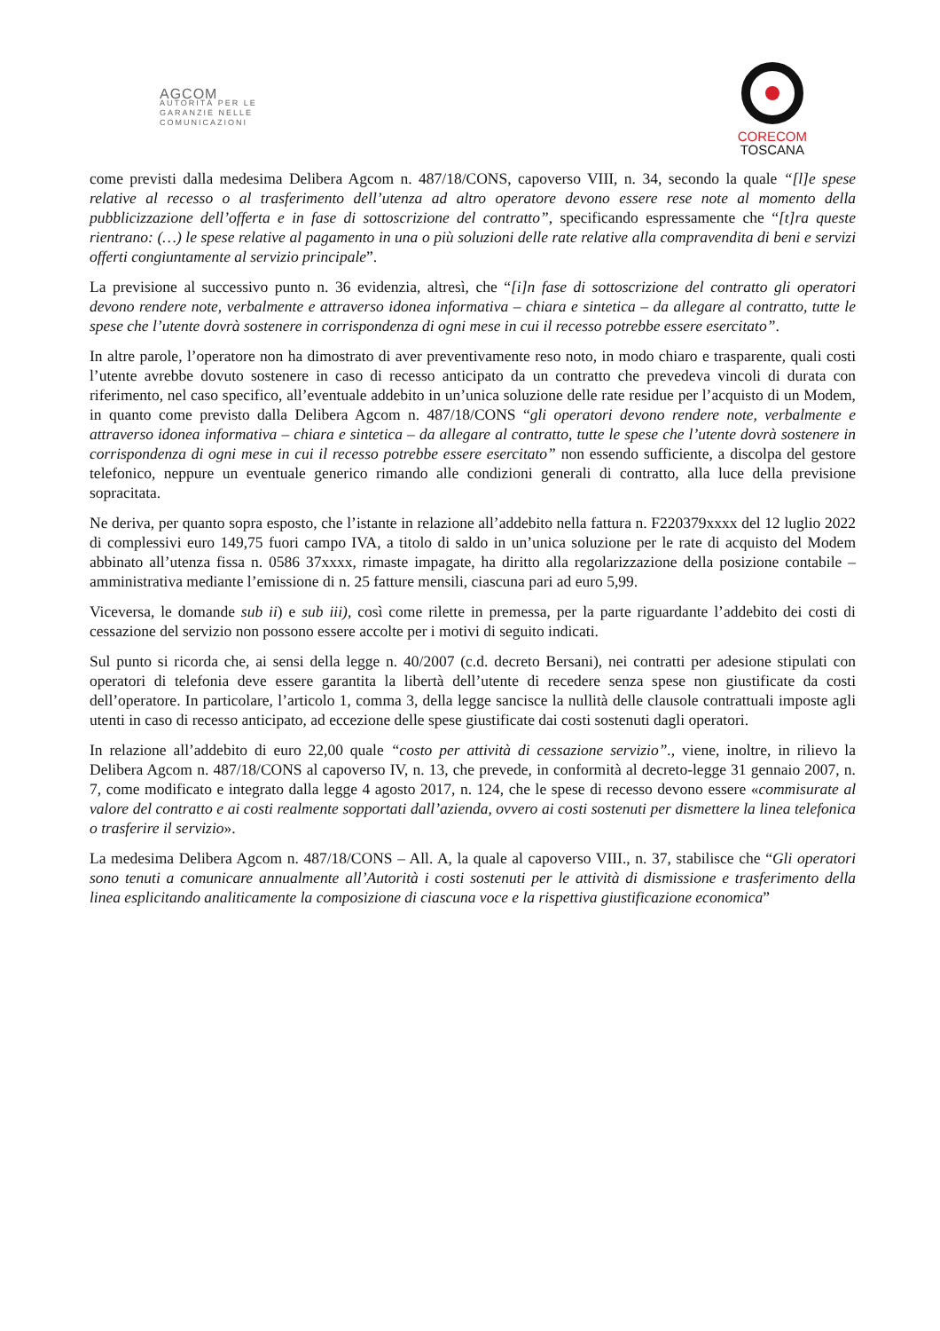AGCOM
AUTORITÀ PER LE
GARANZIE NELLE
COMUNICAZIONI
CORECOM
TOSCANA
come previsti dalla medesima Delibera Agcom n. 487/18/CONS, capoverso VIII, n. 34, secondo la quale “[l]e spese relative al recesso o al trasferimento dell’utenza ad altro operatore devono essere rese note al momento della pubblicizzazione dell’offerta e in fase di sottoscrizione del contratto”, specificando espressamente che “[t]ra queste rientrano: (…) le spese relative al pagamento in una o più soluzioni delle rate relative alla compravendita di beni e servizi offerti congiuntamente al servizio principale”.
La previsione al successivo punto n. 36 evidenzia, altresì, che “[i]n fase di sottoscrizione del contratto gli operatori devono rendere note, verbalmente e attraverso idonea informativa – chiara e sintetica – da allegare al contratto, tutte le spese che l’utente dovrà sostenere in corrispondenza di ogni mese in cui il recesso potrebbe essere esercitato”.
In altre parole, l’operatore non ha dimostrato di aver preventivamente reso noto, in modo chiaro e trasparente, quali costi l’utente avrebbe dovuto sostenere in caso di recesso anticipato da un contratto che prevedeva vincoli di durata con riferimento, nel caso specifico, all’eventuale addebito in un’unica soluzione delle rate residue per l’acquisto di un Modem, in quanto come previsto dalla Delibera Agcom n. 487/18/CONS “gli operatori devono rendere note, verbalmente e attraverso idonea informativa – chiara e sintetica – da allegare al contratto, tutte le spese che l’utente dovrà sostenere in corrispondenza di ogni mese in cui il recesso potrebbe essere esercitato” non essendo sufficiente, a discolpa del gestore telefonico, neppure un eventuale generico rimando alle condizioni generali di contratto, alla luce della previsione sopracitata.
Ne deriva, per quanto sopra esposto, che l’istante in relazione all’addebito nella fattura n. F220379xxxx del 12 luglio 2022 di complessivi euro 149,75 fuori campo IVA, a titolo di saldo in un’unica soluzione per le rate di acquisto del Modem abbinato all’utenza fissa n. 0586 37xxxx, rimaste impagate, ha diritto alla regolarizzazione della posizione contabile – amministrativa mediante l’emissione di n. 25 fatture mensili, ciascuna pari ad euro 5,99.
Viceversa, le domande sub ii) e sub iii), così come rilette in premessa, per la parte riguardante l’addebito dei costi di cessazione del servizio non possono essere accolte per i motivi di seguito indicati.
Sul punto si ricorda che, ai sensi della legge n. 40/2007 (c.d. decreto Bersani), nei contratti per adesione stipulati con operatori di telefonia deve essere garantita la libertà dell’utente di recedere senza spese non giustificate da costi dell’operatore. In particolare, l’articolo 1, comma 3, della legge sancisce la nullità delle clausole contrattuali imposte agli utenti in caso di recesso anticipato, ad eccezione delle spese giustificate dai costi sostenuti dagli operatori.
In relazione all’addebito di euro 22,00 quale “costo per attività di cessazione servizio”., viene, inoltre, in rilievo la Delibera Agcom n. 487/18/CONS al capoverso IV, n. 13, che prevede, in conformità al decreto-legge 31 gennaio 2007, n. 7, come modificato e integrato dalla legge 4 agosto 2017, n. 124, che le spese di recesso devono essere «commisurate al valore del contratto e ai costi realmente sopportati dall’azienda, ovvero ai costi sostenuti per dismettere la linea telefonica o trasferire il servizio».
La medesima Delibera Agcom n. 487/18/CONS – All. A, la quale al capoverso VIII., n. 37, stabilisce che “Gli operatori sono tenuti a comunicare annualmente all’Autorità i costi sostenuti per le attività di dismissione e trasferimento della linea esplicitando analiticamente la composizione di ciascuna voce e la rispettiva giustificazione economica”